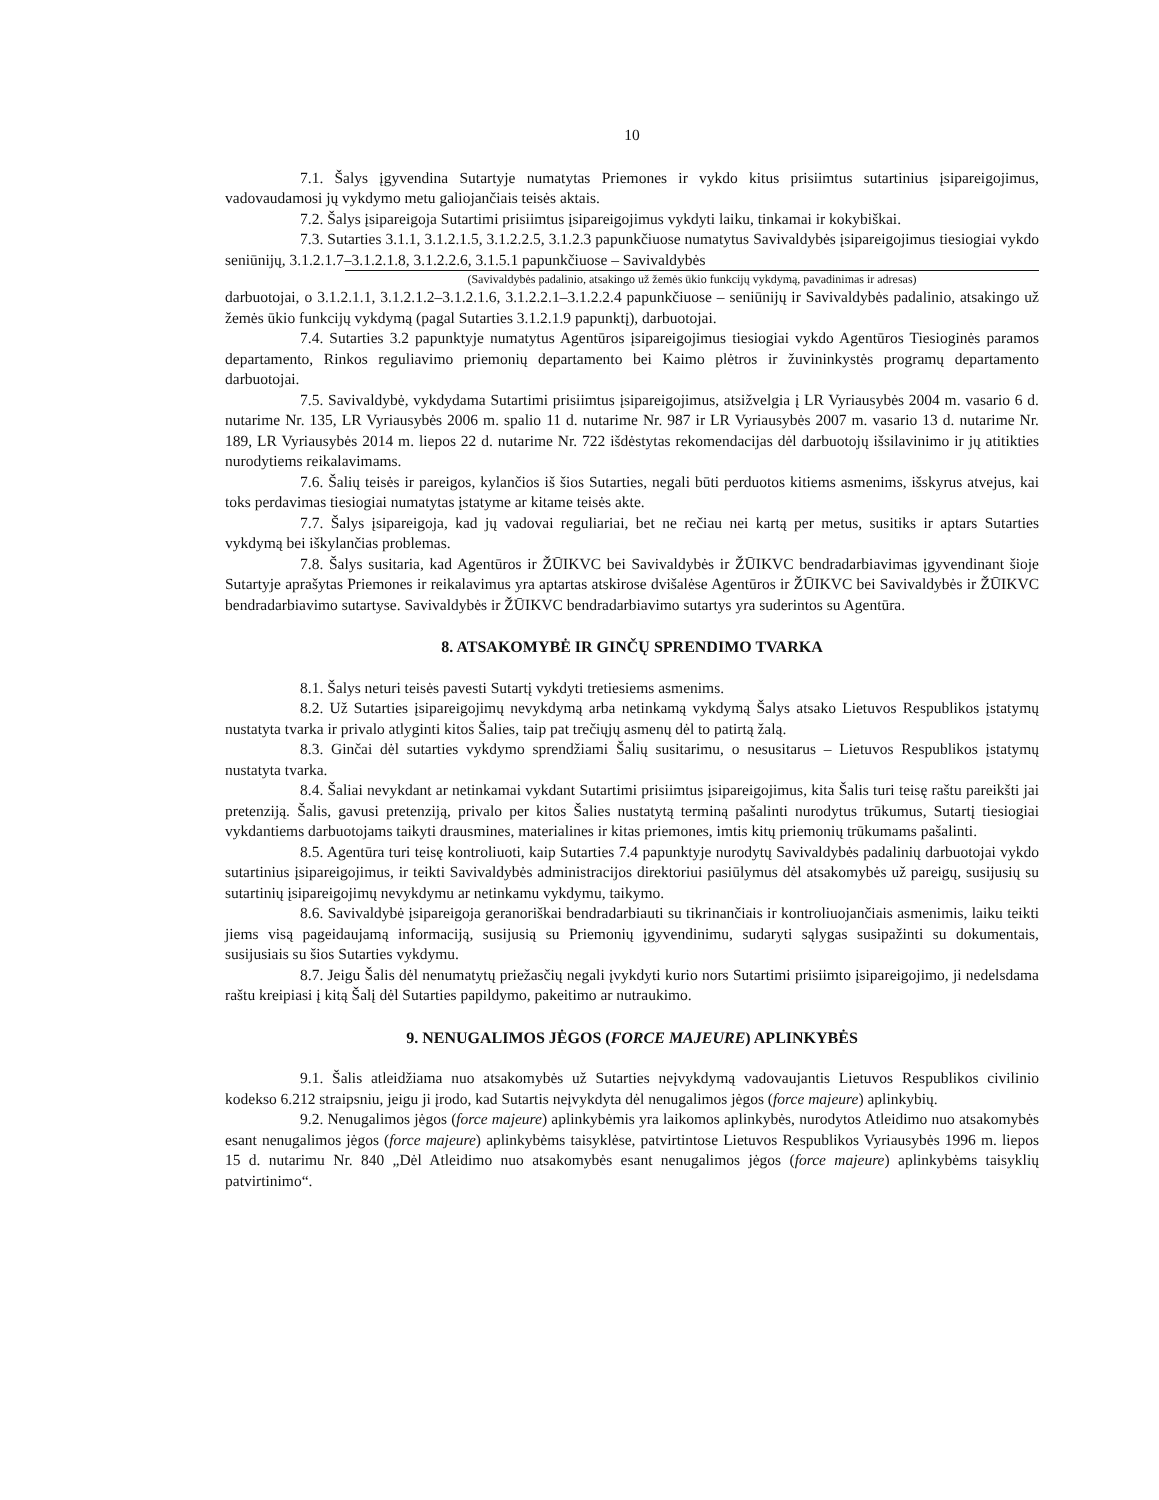10
7.1. Šalys įgyvendina Sutartyje numatytas Priemones ir vykdo kitus prisiimtus sutartinius įsipareigojimus, vadovaudamosi jų vykdymo metu galiojančiais teisės aktais.
7.2. Šalys įsipareigoja Sutartimi prisiimtus įsipareigojimus vykdyti laiku, tinkamai ir kokybiškai.
7.3. Sutarties 3.1.1, 3.1.2.1.5, 3.1.2.2.5, 3.1.2.3 papunkčiuose numatytus Savivaldybės įsipareigojimus tiesiogiai vykdo seniūnijų, 3.1.2.1.7–3.1.2.1.8, 3.1.2.2.6, 3.1.5.1 papunkčiuose – Savivaldybės
(Savivaldybės padalinio, atsakingo už žemės ūkio funkcijų vykdymą, pavadinimas ir adresas)
darbuotojai, o 3.1.2.1.1, 3.1.2.1.2–3.1.2.1.6, 3.1.2.2.1–3.1.2.2.4 papunkčiuose – seniūnijų ir Savivaldybės padalinio, atsakingo už žemės ūkio funkcijų vykdymą (pagal Sutarties 3.1.2.1.9 papunktį), darbuotojai.
7.4. Sutarties 3.2 papunktyje numatytus Agentūros įsipareigojimus tiesiogiai vykdo Agentūros Tiesioginės paramos departamento, Rinkos reguliavimo priemonių departamento bei Kaimo plėtros ir žuvininkystės programų departamento darbuotojai.
7.5. Savivaldybė, vykdydama Sutartimi prisiimtus įsipareigojimus, atsižvelgia į LR Vyriausybės 2004 m. vasario 6 d. nutarime Nr. 135, LR Vyriausybės 2006 m. spalio 11 d. nutarime Nr. 987 ir LR Vyriausybės 2007 m. vasario 13 d. nutarime Nr. 189, LR Vyriausybės 2014 m. liepos 22 d. nutarime Nr. 722 išdėstytas rekomendacijas dėl darbuotojų išsilavinimo ir jų atitikties nurodytiems reikalavimams.
7.6. Šalių teisės ir pareigos, kylančios iš šios Sutarties, negali būti perduotos kitiems asmenims, išskyrus atvejus, kai toks perdavimas tiesiogiai numatytas įstatyme ar kitame teisės akte.
7.7. Šalys įsipareigoja, kad jų vadovai reguliariai, bet ne rečiau nei kartą per metus, susitiks ir aptars Sutarties vykdymą bei iškylančias problemas.
7.8. Šalys susitaria, kad Agentūros ir ŽŪIKVC bei Savivaldybės ir ŽŪIKVC bendradarbiavimas įgyvendinant šioje Sutartyje aprašytas Priemones ir reikalavimus yra aptartas atskirose dvišalėse Agentūros ir ŽŪIKVC bei Savivaldybės ir ŽŪIKVC bendradarbiavimo sutartyse. Savivaldybės ir ŽŪIKVC bendradarbiavimo sutartys yra suderintos su Agentūra.
8. ATSAKOMYBĖ IR GINČŲ SPRENDIMO TVARKA
8.1. Šalys neturi teisės pavesti Sutartį vykdyti tretiesiems asmenims.
8.2. Už Sutarties įsipareigojimų nevykdymą arba netinkamą vykdymą Šalys atsako Lietuvos Respublikos įstatymų nustatyta tvarka ir privalo atlyginti kitos Šalies, taip pat trečiųjų asmenų dėl to patirtą žalą.
8.3. Ginčai dėl sutarties vykdymo sprendžiami Šalių susitarimu, o nesusitarus – Lietuvos Respublikos įstatymų nustatyta tvarka.
8.4. Šaliai nevykdant ar netinkamai vykdant Sutartimi prisiimtus įsipareigojimus, kita Šalis turi teisę raštu pareikšti jai pretenziją. Šalis, gavusi pretenziją, privalo per kitos Šalies nustatytą terminą pašalinti nurodytus trūkumus, Sutartį tiesiogiai vykdantiems darbuotojams taikyti drausmines, materialines ir kitas priemones, imtis kitų priemonių trūkumams pašalinti.
8.5. Agentūra turi teisę kontroliuoti, kaip Sutarties 7.4 papunktyje nurodytų Savivaldybės padalinių darbuotojai vykdo sutartinius įsipareigojimus, ir teikti Savivaldybės administracijos direktoriui pasiūlymus dėl atsakomybės už pareigų, susijusių su sutartinių įsipareigojimų nevykdymu ar netinkamu vykdymu, taikymo.
8.6. Savivaldybė įsipareigoja geranoriškai bendradarbiauti su tikrinančiais ir kontroliuojančiais asmenimis, laiku teikti jiems visą pageidaujamą informaciją, susijusią su Priemonių įgyvendinimu, sudaryti sąlygas susipažinti su dokumentais, susijusiais su šios Sutarties vykdymu.
8.7. Jeigu Šalis dėl nenumatytų priežasčių negali įvykdyti kurio nors Sutartimi prisiimto įsipareigojimo, ji nedelsdama raštu kreipiasi į kitą Šalį dėl Sutarties papildymo, pakeitimo ar nutraukimo.
9. NENUGALIMOS JĖGOS (FORCE MAJEURE) APLINKYBĖS
9.1. Šalis atleidžiama nuo atsakomybės už Sutarties neįvykdymą vadovaujantis Lietuvos Respublikos civilinio kodekso 6.212 straipsniu, jeigu ji įrodo, kad Sutartis neįvykdyta dėl nenugalimos jėgos (force majeure) aplinkybių.
9.2. Nenugalimos jėgos (force majeure) aplinkybėmis yra laikomos aplinkybės, nurodytos Atleidimo nuo atsakomybės esant nenugalimos jėgos (force majeure) aplinkybėms taisyklėse, patvirtintose Lietuvos Respublikos Vyriausybės 1996 m. liepos 15 d. nutarimu Nr. 840 „Dėl Atleidimo nuo atsakomybės esant nenugalimos jėgos (force majeure) aplinkybėms taisyklių patvirtinimo“.